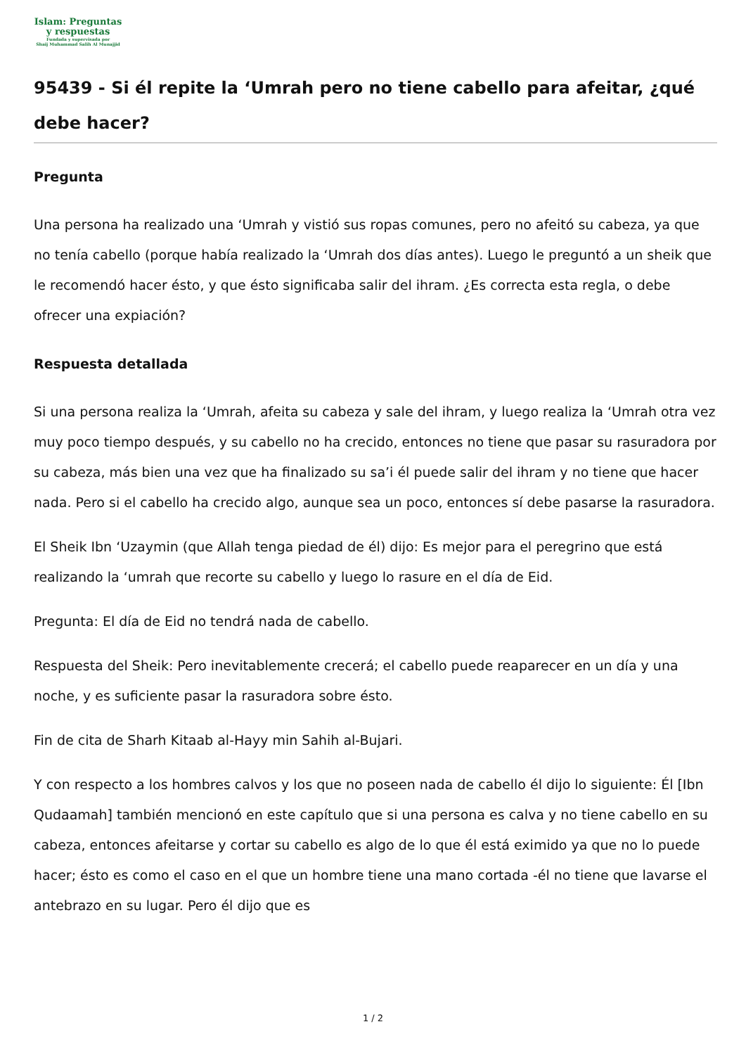Islam: Preguntas
y respuestas
Fundada y supervisada por
Shaij Muhammad Salih Al Munajjid
95439 - Si él repite la ‘Umrah pero no tiene cabello para afeitar, ¿qué debe hacer?
Pregunta
Una persona ha realizado una ‘Umrah y vistió sus ropas comunes, pero no afeitó su cabeza, ya que no tenía cabello (porque había realizado la ‘Umrah dos días antes). Luego le preguntó a un sheik que le recomendó hacer ésto, y que ésto significaba salir del ihram. ¿Es correcta esta regla, o debe ofrecer una expiación?
Respuesta detallada
Si una persona realiza la ‘Umrah, afeita su cabeza y sale del ihram, y luego realiza la ‘Umrah otra vez muy poco tiempo después, y su cabello no ha crecido, entonces no tiene que pasar su rasuradora por su cabeza, más bien una vez que ha finalizado su sa’i él puede salir del ihram y no tiene que hacer nada. Pero si el cabello ha crecido algo, aunque sea un poco, entonces sí debe pasarse la rasuradora.
El Sheik Ibn ‘Uzaymin (que Allah tenga piedad de él) dijo: Es mejor para el peregrino que está realizando la ‘umrah que recorte su cabello y luego lo rasure en el día de Eid.
Pregunta: El día de Eid no tendrá nada de cabello.
Respuesta del Sheik: Pero inevitablemente crecerá; el cabello puede reaparecer en un día y una noche, y es suficiente pasar la rasuradora sobre ésto.
Fin de cita de Sharh Kitaab al-Hayy min Sahih al-Bujari.
Y con respecto a los hombres calvos y los que no poseen nada de cabello él dijo lo siguiente: Él [Ibn Qudaamah] también mencionó en este capítulo que si una persona es calva y no tiene cabello en su cabeza, entonces afeitarse y cortar su cabello es algo de lo que él está eximido ya que no lo puede hacer; ésto es como el caso en el que un hombre tiene una mano cortada -él no tiene que lavarse el antebrazo en su lugar. Pero él dijo que es
1 / 2